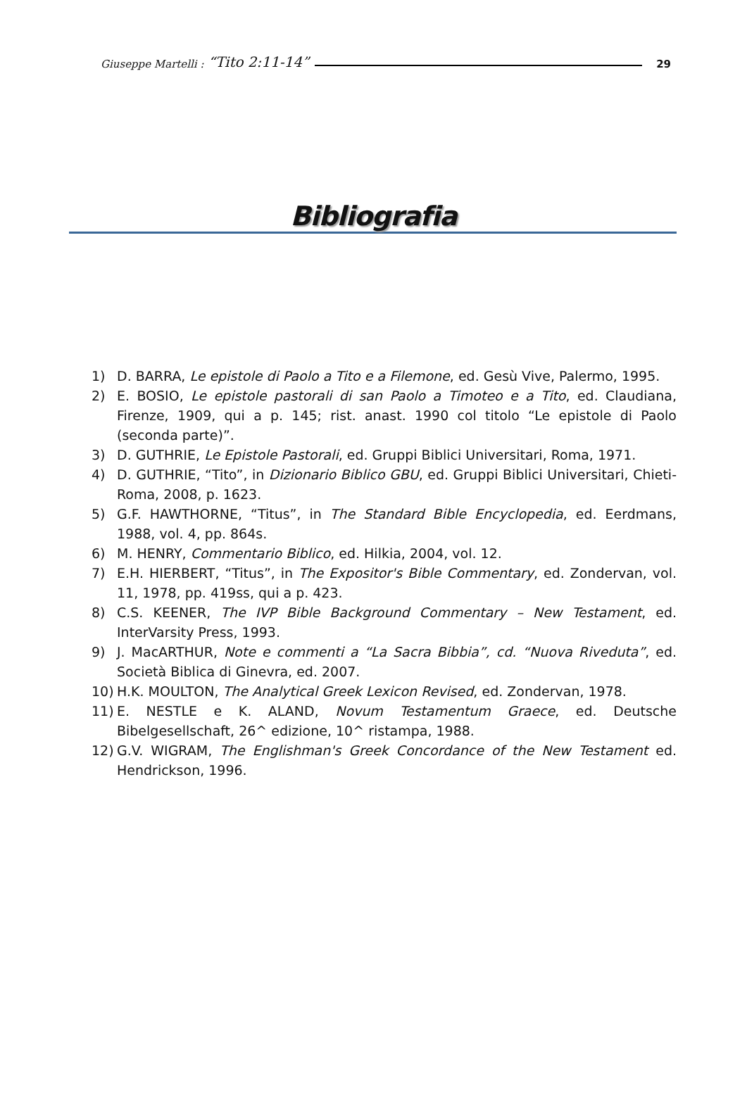Giuseppe Martelli : “Tito 2:11-14” 29
Bibliografia
1) D. BARRA, Le epistole di Paolo a Tito e a Filemone, ed. Gesù Vive, Palermo, 1995.
2) E. BOSIO, Le epistole pastorali di san Paolo a Timoteo e a Tito, ed. Claudiana, Firenze, 1909, qui a p. 145; rist. anast. 1990 col titolo “Le epistole di Paolo (seconda parte)”.
3) D. GUTHRIE, Le Epistole Pastorali, ed. Gruppi Biblici Universitari, Roma, 1971.
4) D. GUTHRIE, “Tito”, in Dizionario Biblico GBU, ed. Gruppi Biblici Universitari, Chieti-Roma, 2008, p. 1623.
5) G.F. HAWTHORNE, “Titus”, in The Standard Bible Encyclopedia, ed. Eerdmans, 1988, vol. 4, pp. 864s.
6) M. HENRY, Commentario Biblico, ed. Hilkia, 2004, vol. 12.
7) E.H. HIERBERT, “Titus”, in The Expositor's Bible Commentary, ed. Zondervan, vol. 11, 1978, pp. 419ss, qui a p. 423.
8) C.S. KEENER, The IVP Bible Background Commentary – New Testament, ed. InterVarsity Press, 1993.
9) J. MacARTHUR, Note e commenti a “La Sacra Bibbia”, cd. “Nuova Riveduta”, ed. Società Biblica di Ginevra, ed. 2007.
10) H.K. MOULTON, The Analytical Greek Lexicon Revised, ed. Zondervan, 1978.
11) E. NESTLE e K. ALAND, Novum Testamentum Graece, ed. Deutsche Bibelgesellschaft, 26^ edizione, 10^ ristampa, 1988.
12) G.V. WIGRAM, The Englishman's Greek Concordance of the New Testament ed. Hendrickson, 1996.